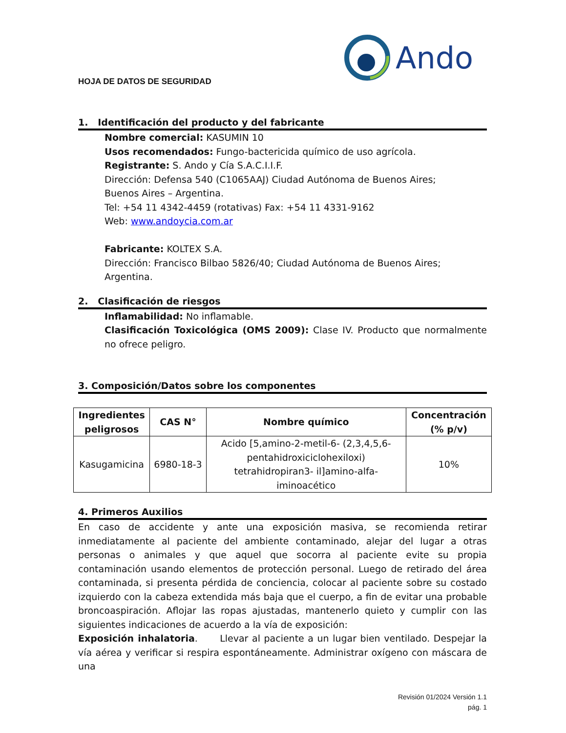Ando
HOJA DE DATOS DE SEGURIDAD
1. Identificación del producto y del fabricante
Nombre comercial: KASUMIN 10
Usos recomendados: Fungo-bactericida químico de uso agrícola.
Registrante: S. Ando y Cía S.A.C.I.I.F.
Dirección: Defensa 540 (C1065AAJ) Ciudad Autónoma de Buenos Aires;
Buenos Aires – Argentina.
Tel: +54 11 4342-4459 (rotativas) Fax: +54 11 4331-9162
Web: www.andoycia.com.ar
Fabricante: KOLTEX S.A.
Dirección: Francisco Bilbao 5826/40; Ciudad Autónoma de Buenos Aires; Argentina.
2. Clasificación de riesgos
Inflamabilidad: No inflamable.
Clasificación Toxicológica (OMS 2009): Clase IV. Producto que normalmente no ofrece peligro.
3. Composición/Datos sobre los componentes
| Ingredientes peligrosos | CAS N° | Nombre químico | Concentración (% p/v) |
| --- | --- | --- | --- |
| Kasugamicina | 6980-18-3 | Acido [5,amino-2-metil-6- (2,3,4,5,6-pentahidroxiciclohexiloxi) tetrahidropiran3- il]amino-alfa-iminoacético | 10% |
4. Primeros Auxilios
En caso de accidente y ante una exposición masiva, se recomienda retirar inmediatamente al paciente del ambiente contaminado, alejar del lugar a otras personas o animales y que aquel que socorra al paciente evite su propia contaminación usando elementos de protección personal. Luego de retirado del área contaminada, si presenta pérdida de conciencia, colocar al paciente sobre su costado izquierdo con la cabeza extendida más baja que el cuerpo, a fin de evitar una probable broncoaspiración. Aflojar las ropas ajustadas, mantenerlo quieto y cumplir con las siguientes indicaciones de acuerdo a la vía de exposición:
Exposición inhalatoria. Llevar al paciente a un lugar bien ventilado. Despejar la vía aérea y verificar si respira espontáneamente. Administrar oxígeno con máscara de una
Revisión 01/2024 Versión 1.1
pág. 1